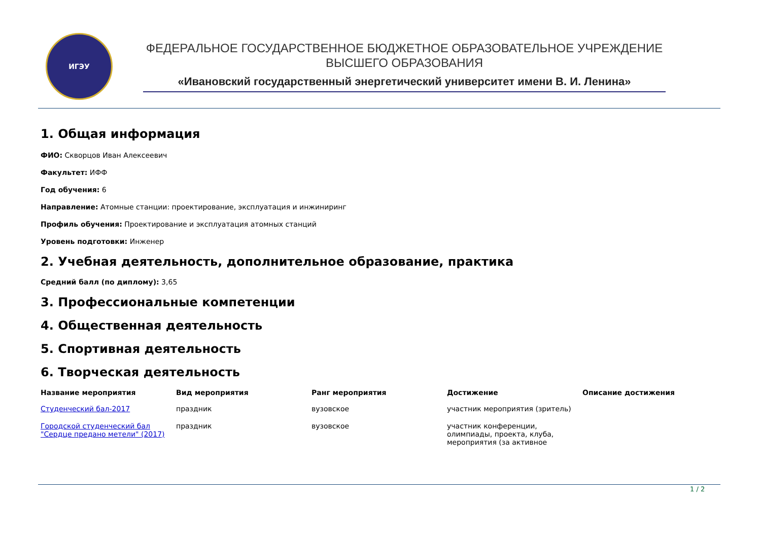ИГЭУ
ФЕДЕРАЛЬНОЕ ГОСУДАРСТВЕННОЕ БЮДЖЕТНОЕ ОБРАЗОВАТЕЛЬНОЕ УЧРЕЖДЕНИЕ
ВЫСШЕГО ОБРАЗОВАНИЯ
«Ивановский государственный энергетический университет имени В. И. Ленина»
1. Общая информация
ФИО: Скворцов Иван Алексеевич
Факультет: ИФФ
Год обучения: 6
Направление: Атомные станции: проектирование, эксплуатация и инжиниринг
Профиль обучения: Проектирование и эксплуатация атомных станций
Уровень подготовки: Инженер
2. Учебная деятельность, дополнительное образование, практика
Средний балл (по диплому): 3,65
3. Профессиональные компетенции
4. Общественная деятельность
5. Спортивная деятельность
6. Творческая деятельность
| Название мероприятия | Вид мероприятия | Ранг мероприятия | Достижение | Описание достижения |
| --- | --- | --- | --- | --- |
| Студенческий бал-2017 | праздник | вузовское | участник мероприятия (зритель) | |
| Городской студенческий бал "Сердце предано метели" (2017) | праздник | вузовское | участник конференции, олимпиады, проекта, клуба, мероприятия (за активное | |
1 / 2